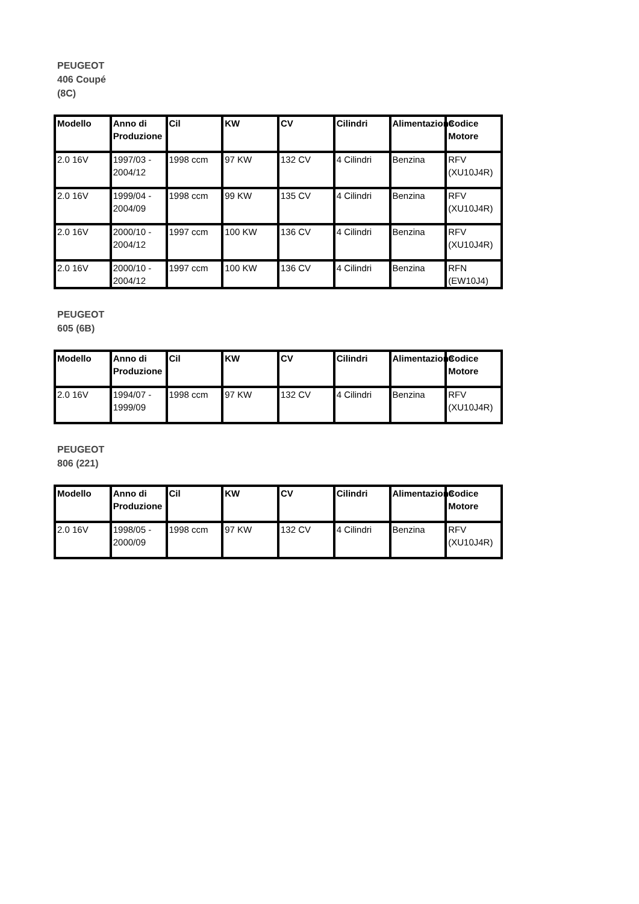PEUGEOT 406 Coupé (8C)
| Modello | Anno di Produzione | Cil | KW | CV | Cilindri | Alimentazione | Codice Motore |
| --- | --- | --- | --- | --- | --- | --- | --- |
| 2.0 16V | 1997/03 - 2004/12 | 1998 ccm | 97 KW | 132 CV | 4 Cilindri | Benzina | RFV (XU10J4R) |
| 2.0 16V | 1999/04 - 2004/09 | 1998 ccm | 99 KW | 135 CV | 4 Cilindri | Benzina | RFV (XU10J4R) |
| 2.0 16V | 2000/10 - 2004/12 | 1997 ccm | 100 KW | 136 CV | 4 Cilindri | Benzina | RFV (XU10J4R) |
| 2.0 16V | 2000/10 - 2004/12 | 1997 ccm | 100 KW | 136 CV | 4 Cilindri | Benzina | RFN (EW10J4) |
PEUGEOT 605 (6B)
| Modello | Anno di Produzione | Cil | KW | CV | Cilindri | Alimentazione | Codice Motore |
| --- | --- | --- | --- | --- | --- | --- | --- |
| 2.0 16V | 1994/07 - 1999/09 | 1998 ccm | 97 KW | 132 CV | 4 Cilindri | Benzina | RFV (XU10J4R) |
PEUGEOT 806 (221)
| Modello | Anno di Produzione | Cil | KW | CV | Cilindri | Alimentazione | Codice Motore |
| --- | --- | --- | --- | --- | --- | --- | --- |
| 2.0 16V | 1998/05 - 2000/09 | 1998 ccm | 97 KW | 132 CV | 4 Cilindri | Benzina | RFV (XU10J4R) |